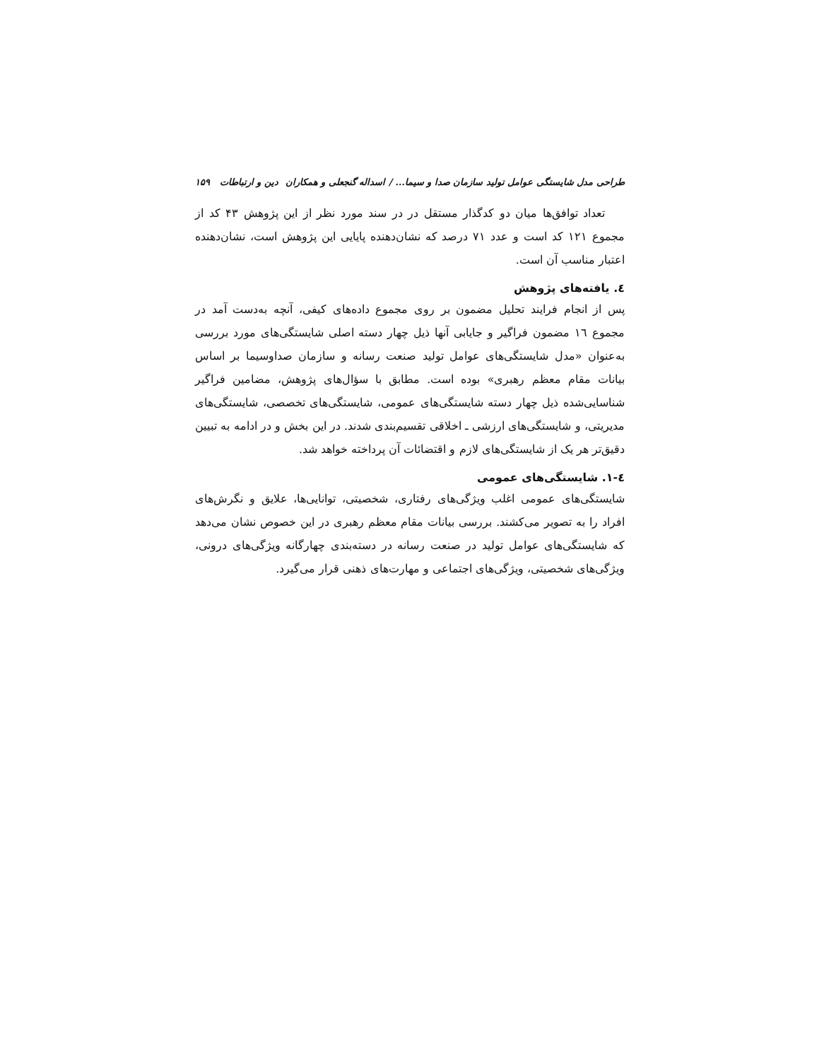طراحی مدل شایستگی عوامل تولید سازمان صدا و سیما... / اسداله گنجعلی و همکاران دین و ارتباطات ۱۵۹
تعداد توافق‌ها میان دو کدگذار مستقل در در سند مورد نظر از این پژوهش ۴۳ کد از مجموع ۱۲۱ کد است و عدد ۷۱ درصد که نشان‌دهنده پایایی این پژوهش است، نشان‌دهنده اعتبار مناسب آن است.
٤. یافته‌های پژوهش
پس از انجام فرایند تحلیل مضمون بر روی مجموع داده‌های کیفی، آنچه به‌دست آمد در مجموع ۱٦ مضمون فراگیر و جایابی آنها ذیل چهار دسته اصلی شایستگی‌های مورد بررسی به‌عنوان «مدل شایستگی‌های عوامل تولید صنعت رسانه و سازمان صداوسیما بر اساس بیانات مقام معظم رهبری» بوده است. مطابق با سؤال‌های پژوهش، مضامین فراگیر شناسایی‌شده ذیل چهار دسته شایستگی‌های عمومی، شایستگی‌های تخصصی، شایستگی‌های مدیریتی، و شایستگی‌های ارزشی ـ اخلاقی تقسیم‌بندی شدند. در این بخش و در ادامه به تبیین دقیق‌تر هر یک از شایستگی‌های لازم و اقتضائات آن پرداخته خواهد شد.
٤-١. شایستگی‌های عمومی
شایستگی‌های عمومی اغلب ویژگی‌های رفتاری، شخصیتی، توانایی‌ها، علایق و نگرش‌های افراد را به تصویر می‌کشند. بررسی بیانات مقام معظم رهبری در این خصوص نشان می‌دهد که شایستگی‌های عوامل تولید در صنعت رسانه در دسته‌بندی چهارگانه ویژگی‌های درونی، ویژگی‌های شخصیتی، ویژگی‌های اجتماعی و مهارت‌های ذهنی قرار می‌گیرد.